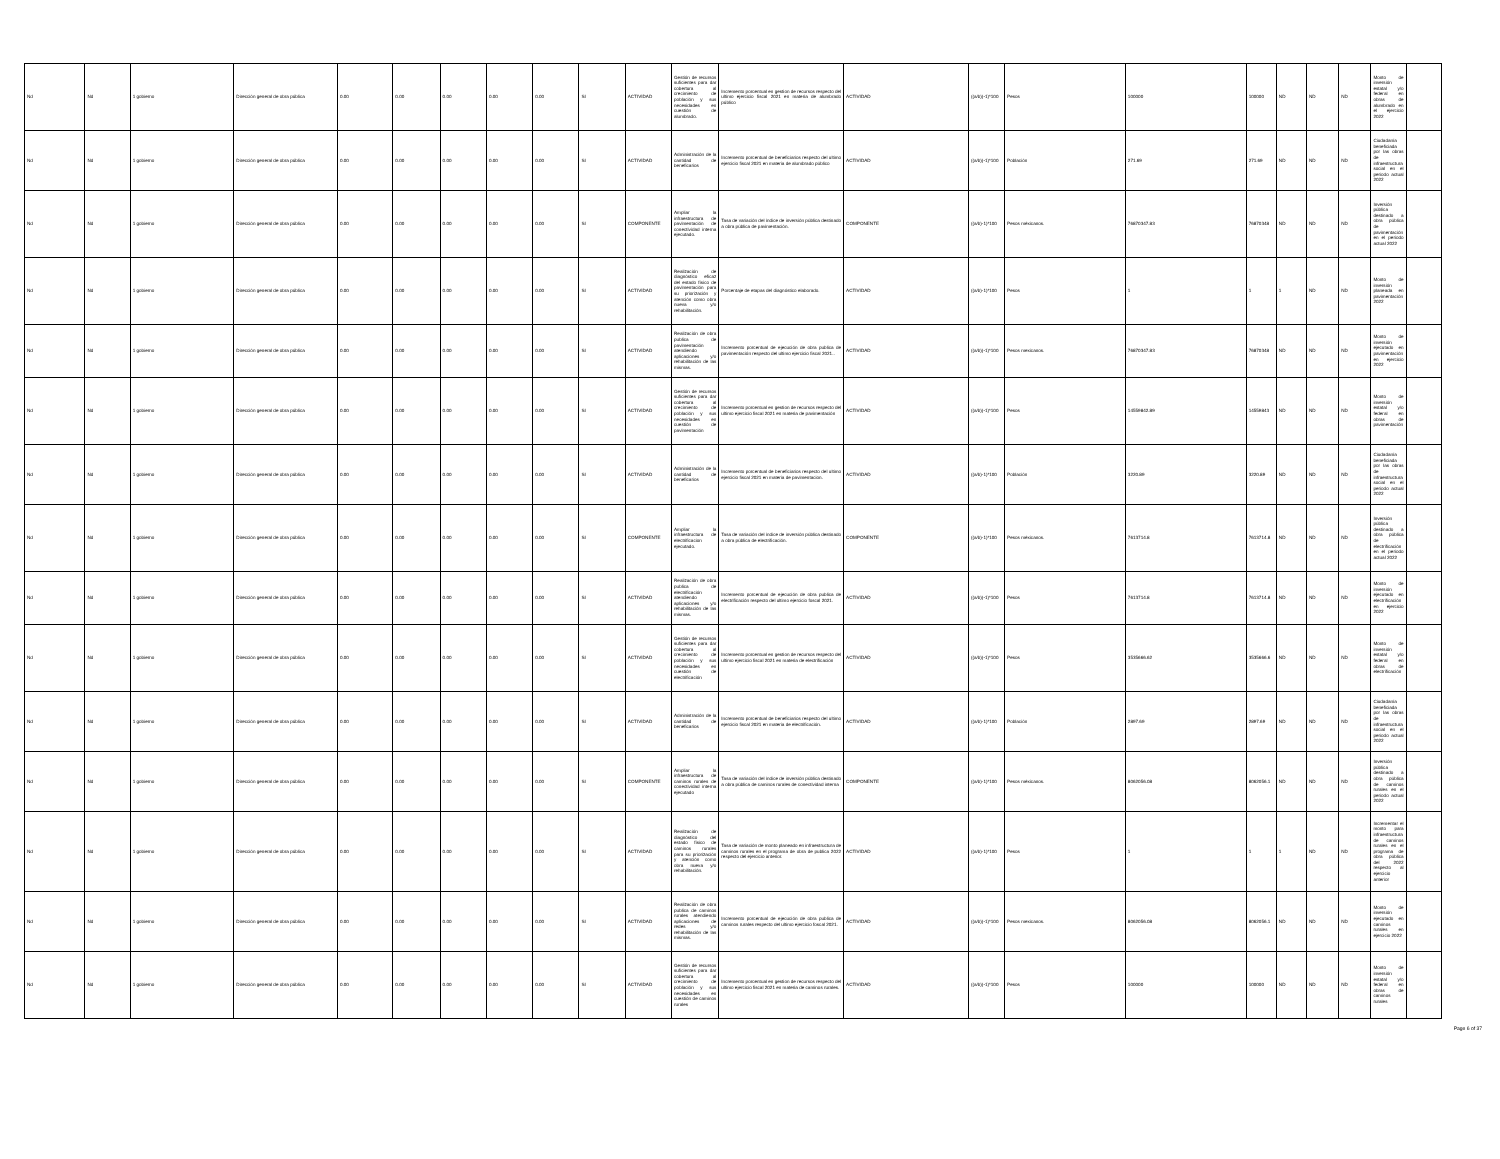| Nd | Nd | 1 gobierno | Dirección general de obra pública | 0.00 | 0.00 | 0.00 | 0.00 | 0.00 | SI | ACTIVIDAD | Gestión de recursos suficientes para dar cobertura al crecimiento de población y sus necesidades en cuestión de alumbrado. | Incremento porcentual en gestion de recursos respecto del ultimo ejercicio fiscal 2021 en materia de alumbrado público | ACTIVIDAD | ((a/b))-1)*100 | Pesos | 100000 | 100000 | ND | ND | ND | Monto de inversión estatal y/o federal en obras de alumbrado en el ejercicio 2022 | |
| Nd | Nd | 1 gobierno | Dirección general de obra pública | 0.00 | 0.00 | 0.00 | 0.00 | 0.00 | SI | ACTIVIDAD | Administración de la cantidad de beneficarios | Incremento porcentual de beneficiarios respecto del ultimo ejercicio fiscal 2021 en materia de alumbrado público | ACTIVIDAD | ((a/b))-1)*100 | Población | 271.69 | 271.69 | ND | ND | ND | Ciudadanía beneficiada por las obras de infraestructura social en el periodo actual 2022 | |
| Nd | Nd | 1 gobierno | Dirección general de obra pública | 0.00 | 0.00 | 0.00 | 0.00 | 0.00 | SI | COMPONENTE | Ampliar la infraestructura de pavimentación de conectividad interna ejecutado. | Tasa de variación del índice de inversión pública destinado a obra pública de pavimentación. | COMPONENTE | ((a/b)-1)*100 | Pesos méxicanos. | 76870347.83 | 76870348 | ND | ND | ND | Inversión pública destinado a obra pública de pavimentación en el periodo actual 2022 | |
| Nd | Nd | 1 gobierno | Dirección general de obra pública | 0.00 | 0.00 | 0.00 | 0.00 | 0.00 | SI | ACTIVIDAD | Realización de diagnóstico eficaz del estado físico de pavimentación para su priorización y atención como obra nueva y/o rehabilitación. | Porcentaje de etapas del diagnóstico elaborado. | ACTIVIDAD | ((a/b)-1)*100 | Pesos | 1 | 1 | 1 | ND | ND | Monto de inversión planeada en pavimentación 2022 | |
| Nd | Nd | 1 gobierno | Dirección general de obra pública | 0.00 | 0.00 | 0.00 | 0.00 | 0.00 | SI | ACTIVIDAD | Realización de obra publica de pavimentación atendiendo aplicaciones y/o rehabilitación de las mismas. | Incremento porcentual de ejecución de obra publica de pavimentación respecto del ultimo ejercicio fiscal 2021.. | ACTIVIDAD | ((a/b))-1)*100 | Pesos mexicanos. | 76870347.83 | 76870348 | ND | ND | ND | Monto de inversión ejecutado en pavimentación en ejercicio 2022 | |
| Nd | Nd | 1 gobierno | Dirección general de obra pública | 0.00 | 0.00 | 0.00 | 0.00 | 0.00 | SI | ACTIVIDAD | Gestión de recursos suficientes para dar cobertura al crecimiento de población y sus necesidades en cuestión de pavimentación | Incremento porcentual en gestion de recursos respecto del ultimo ejercicio fiscal 2021 en materia de pavimentación | ACTIVIDAD | ((a/b))-1)*100 | Pesos | 14559842.89 | 14559843 | ND | ND | ND | Monto de inversión estatal y/o federal en obras de pavimentación | |
| Nd | Nd | 1 gobierno | Dirección general de obra pública | 0.00 | 0.00 | 0.00 | 0.00 | 0.00 | SI | ACTIVIDAD | Administración de la cantidad de beneficarios | Incremento porcentual de beneficiarios respecto del ultimo ejercicio fiscal 2021 en materia de pavimentacion. | ACTIVIDAD | ((a/b)-1)*100 | Población | 3220.89 | 3220.89 | ND | ND | ND | Ciudadanía beneficiada por las obras de infraestructura social en el periodo actual 2022 | |
| Nd | Nd | 1 gobierno | Dirección general de obra pública | 0.00 | 0.00 | 0.00 | 0.00 | 0.00 | SI | COMPONENTE | Ampliar la infraestructura de electrificacion ejecutado. | Tasa de variación del índice de inversión pública destinado a obra pública de electrificación. | COMPONENTE | ((a/b)-1)*100 | Pesos méxicanos. | 7613714.8 | 7613714.8 | ND | ND | ND | Inversión pública destinado a obra pública de electrificación en el periodo actual 2022 | |
| Nd | Nd | 1 gobierno | Dirección general de obra pública | 0.00 | 0.00 | 0.00 | 0.00 | 0.00 | SI | ACTIVIDAD | Realización de obra publica de electrificación atendiendo aplicaciones y/o rehabilitación de las mismas. | Incremento porcentual de ejecución de obra publica de electrificación respecto del ultimo ejercicio foscal 2021. | ACTIVIDAD | ((a/b))-1)*100 | Pesos | 7613714.8 | 7613714.8 | ND | ND | ND | Monto de inversión ejecutado en electrificación en ejercicio 2022 | |
| Nd | Nd | 1 gobierno | Dirección general de obra pública | 0.00 | 0.00 | 0.00 | 0.00 | 0.00 | SI | ACTIVIDAD | Gestión de recursos suficientes para dar cobertura al crecimiento de población y sus necesidades en cuestión de electrificación | Incremento porcentual en gestion de recursos respecto del ultimo ejercicio fiscal 2021 en materia de electrificación | ACTIVIDAD | ((a/b))-1)*100 | Pesos | 3535666.62 | 3535666.6 | ND | ND | ND | Monto de inversión estatal y/o federal en obras de electrificación | |
| Nd | Nd | 1 gobierno | Dirección general de obra pública | 0.00 | 0.00 | 0.00 | 0.00 | 0.00 | SI | ACTIVIDAD | Administración de la cantidad de beneficarios | Incremento porcentual de beneficiarios respecto del ultimo ejercicio fiscal 2021 en materia de electrificación. | ACTIVIDAD | ((a/b)-1)*100 | Población | 2897.69 | 2897.69 | ND | ND | ND | Ciudadanía beneficiada por las obras de infraestructura social en el periodo actual 2022 | |
| Nd | Nd | 1 gobierno | Dirección general de obra pública | 0.00 | 0.00 | 0.00 | 0.00 | 0.00 | SI | COMPONENTE | Ampliar la infraestructura de caminos rurales de conectividad interna ejecutado | Tasa de variación del índice de inversión pública destinado a obra pública de caminos rurales de conectividad interna | COMPONENTE | ((a/b)-1)*100 | Pesos méxicanos. | 8062056.08 | 8062056.1 | ND | ND | ND | Inversión pública destinado a obra pública de caminos rurales en el periodo actual 2022 | |
| Nd | Nd | 1 gobierno | Dirección general de obra pública | 0.00 | 0.00 | 0.00 | 0.00 | 0.00 | SI | ACTIVIDAD | Realización de diagnóstico del estado físico de caminos rurales para su priorización y atención como obra nueva y/o rehabilitación. | Tasa de variación de monto planeado en infraestructura de caminos rurales en el programa de obra de publica 2022 respecto del ejercicio anterior. | ACTIVIDAD | ((a/b)-1)*100 | Pesos | 1 | 1 | 1 | ND | ND | Incrementar el monto para infraestructura de caminos rurales en el programa de obra pública del 2022 respecto al ejercicio anterior | |
| Nd | Nd | 1 gobierno | Dirección general de obra pública | 0.00 | 0.00 | 0.00 | 0.00 | 0.00 | SI | ACTIVIDAD | Realización de obra publica de caminos rurales atendiendo aplicaciones de redes y/o rehabilitación de las mismas. | Incremento porcentual de ejecución de obra publica de caminos rurales respecto del ultimo ejercicio foscal 2021. | ACTIVIDAD | ((a/b))-1)*100 | Pesos mexicanos. | 8062056.08 | 8062056.1 | ND | ND | ND | Monto de inversión ejecutado en caminos rurales en ejercicio 2022 | |
| Nd | Nd | 1 gobierno | Dirección general de obra pública | 0.00 | 0.00 | 0.00 | 0.00 | 0.00 | SI | ACTIVIDAD | Gestión de recursos suficientes para dar cobertura al crecimiento de población y sus necesidades en cuestión de caminos rurales | Incremento porcentual en gestion de recursos respecto del ultimo ejercicio fiscal 2021 en materia de caminos rurales. | ACTIVIDAD | ((a/b))-1)*100 | Pesos | 100000 | 100000 | ND | ND | ND | Monto de inversión estatal y/o federal en obras de caminos rurales | |
Page 6 of 37